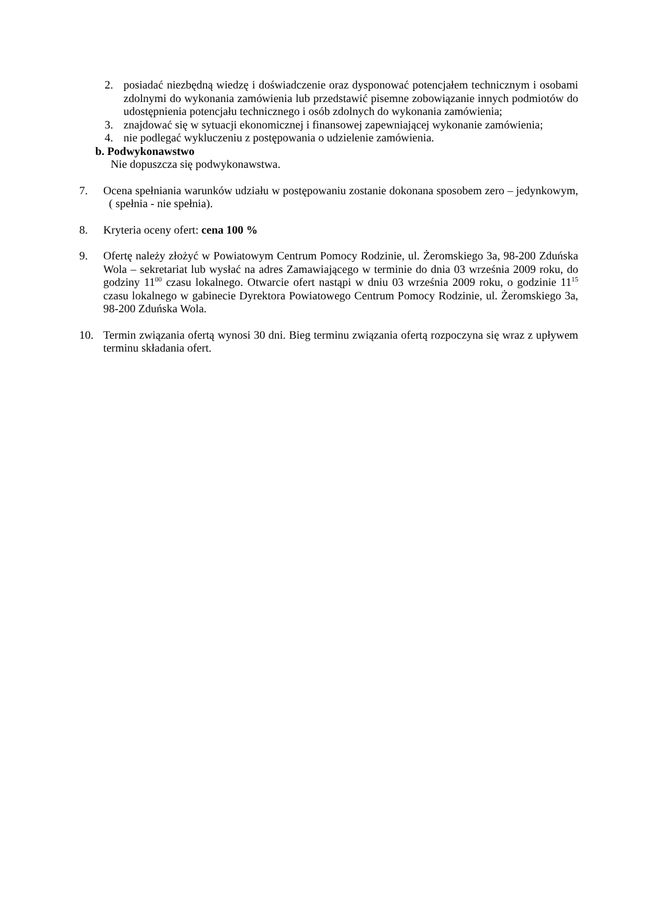2. posiadać niezbędną wiedzę i doświadczenie oraz dysponować potencjałem technicznym i osobami zdolnymi do wykonania zamówienia lub przedstawić pisemne zobowiązanie innych podmiotów do udostępnienia potencjału technicznego i osób zdolnych do wykonania zamówienia;
3. znajdować się w sytuacji ekonomicznej i finansowej zapewniającej wykonanie zamówienia;
4. nie podlegać wykluczeniu z postępowania o udzielenie zamówienia.
b. Podwykonawstwo
Nie dopuszcza się podwykonawstwa.
7. Ocena spełniania warunków udziału w postępowaniu zostanie dokonana sposobem zero – jedynkowym, ( spełnia - nie spełnia).
8. Kryteria oceny ofert: cena 100 %
9. Ofertę należy złożyć w Powiatowym Centrum Pomocy Rodzinie, ul. Żeromskiego 3a, 98-200 Zduńska Wola – sekretariat lub wysłać na adres Zamawiającego w terminie do dnia 03 września 2009 roku, do godziny 11<sup>00</sup> czasu lokalnego. Otwarcie ofert nastąpi w dniu 03 września 2009 roku, o godzinie 11<sup>15</sup> czasu lokalnego w gabinecie Dyrektora Powiatowego Centrum Pomocy Rodzinie, ul. Żeromskiego 3a, 98-200 Zduńska Wola.
10. Termin związania ofertą wynosi 30 dni. Bieg terminu związania ofertą rozpoczyna się wraz z upływem terminu składania ofert.